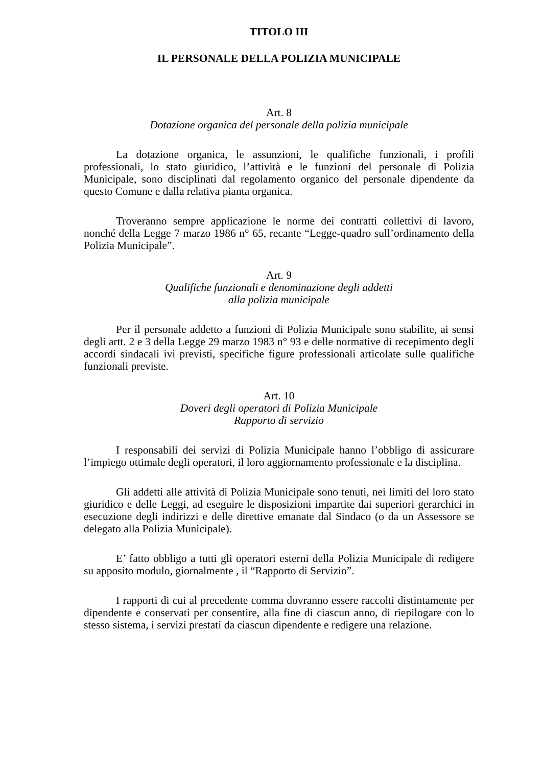TITOLO III
IL PERSONALE DELLA POLIZIA MUNICIPALE
Art. 8
Dotazione organica del personale della polizia municipale
La dotazione organica, le assunzioni, le qualifiche funzionali, i profili professionali, lo stato giuridico, l’attività e le funzioni del personale di Polizia Municipale, sono disciplinati dal regolamento organico del personale dipendente da questo Comune e dalla relativa pianta organica.
Troveranno sempre applicazione le norme dei contratti collettivi di lavoro, nonché della Legge 7 marzo 1986 n° 65, recante “Legge-quadro sull’ordinamento della Polizia Municipale”.
Art. 9
Qualifiche funzionali e denominazione degli addetti
alla polizia municipale
Per il personale addetto a funzioni di Polizia Municipale sono stabilite, ai sensi degli artt. 2 e 3 della Legge 29 marzo 1983 n° 93 e delle normative di recepimento degli accordi sindacali ivi previsti, specifiche figure professionali articolate sulle qualifiche funzionali previste.
Art. 10
Doveri degli operatori di Polizia Municipale
Rapporto di servizio
I responsabili dei servizi di Polizia Municipale hanno l’obbligo di assicurare l’impiego ottimale degli operatori, il loro aggiornamento professionale e la disciplina.
Gli addetti alle attività di Polizia Municipale sono tenuti, nei limiti del loro stato giuridico e delle Leggi, ad eseguire le disposizioni impartite dai superiori gerarchici in esecuzione degli indirizzi e delle direttive emanate dal Sindaco (o da un Assessore se delegato alla Polizia Municipale).
E’ fatto obbligo a tutti gli operatori esterni della Polizia Municipale di redigere su apposito modulo, giornalmente , il “Rapporto di Servizio”.
I rapporti di cui al precedente comma dovranno essere raccolti distintamente per dipendente e conservati per consentire, alla fine di ciascun anno, di riepilogare con lo stesso sistema, i servizi prestati da ciascun dipendente e redigere una relazione.